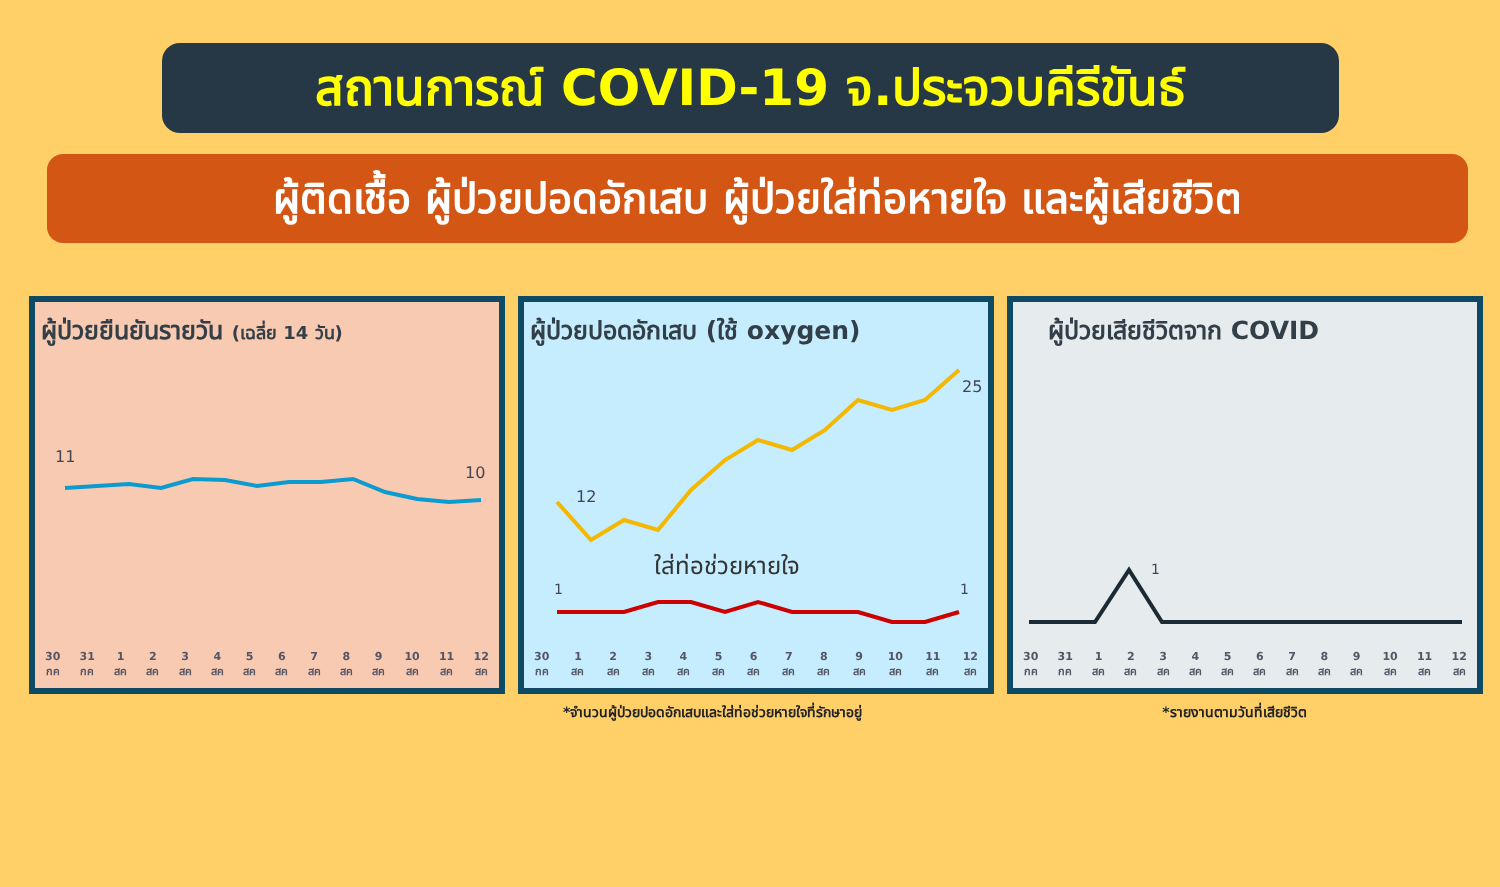สถานการณ์ COVID-19 จ.ประจวบคีรีขันธ์
ผู้ติดเชื้อ ผู้ป่วยปอดอักเสบ ผู้ป่วยใส่ท่อหายใจ และผู้เสียชีวิต
ผู้ป่วยยืนยันรายวัน (เฉลี่ย 14 วัน)
11
10
30
กค 31
กค 1
สค 2
สค 3
สค 4
สค 5
สค 6
สค 7
สค 8
สค 9
สค 10
สค 11
สค 12
สค
ผู้ป่วยปอดอักเสบ (ใช้ oxygen)
12
25
ใส่ท่อช่วยหายใจ
1
1
30
กค 1
สค 2
สค 3
สค 4
สค 5
สค 6
สค 7
สค 8
สค 9
สค 10
สค 11
สค 12
สค
ผู้ป่วยเสียชีวิตจาก COVID
1
30
กค 31
กค 1
สค 2
สค 3
สค 4
สค 5
สค 6
สค 7
สค 8
สค 9
สค 10
สค 11
สค 12
สค
*จำนวนผู้ป่วยปอดอักเสบและใส่ท่อช่วยหายใจที่รักษาอยู่ *รายงานตามวันที่เสียชีวิต